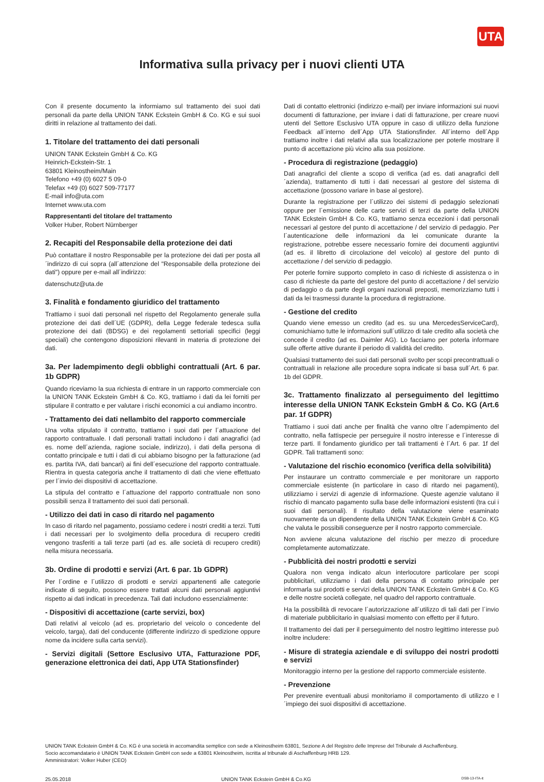UTA
Informativa sulla privacy per i nuovi clienti UTA
Con il presente documento la informiamo sul trattamento dei suoi dati personali da parte della UNION TANK Eckstein GmbH & Co. KG e sui suoi diritti in relazione al trattamento dei dati.
1. Titolare del trattamento dei dati personali
UNION TANK Eckstein GmbH & Co. KG
Heinrich-Eckstein-Str. 1
63801 Kleinostheim/Main
Telefono +49 (0) 6027 5 09-0
Telefax +49 (0) 6027 509-77177
E-mail info@uta.com
Internet www.uta.com
Rappresentanti del titolare del trattamento
Volker Huber, Robert Nürnberger
2. Recapiti del Responsabile della protezione dei dati
Può contattare il nostro Responsabile per la protezione dei dati per posta all´indirizzo di cui sopra (all´attenzione del "Responsabile della protezione dei dati") oppure per e-mail all´indirizzo:
datenschutz@uta.de
3. Finalità e fondamento giuridico del trattamento
Trattiamo i suoi dati personali nel rispetto del Regolamento generale sulla protezione dei dati dell´UE (GDPR), della Legge federale tedesca sulla protezione dei dati (BDSG) e dei regolamenti settoriali specifici (leggi speciali) che contengono disposizioni rilevanti in materia di protezione dei dati.
3a. Per ladempimento degli obblighi contrattuali (Art. 6 par. 1b GDPR)
Quando riceviamo la sua richiesta di entrare in un rapporto commerciale con la UNION TANK Eckstein GmbH & Co. KG, trattiamo i dati da lei forniti per stipulare il contratto e per valutare i rischi economici a cui andiamo incontro.
- Trattamento dei dati nellambito del rapporto commerciale
Una volta stipulato il contratto, trattiamo i suoi dati per l´attuazione del rapporto contrattuale. I dati personali trattati includono i dati anagrafici (ad es. nome dell´azienda, ragione sociale, indirizzo), i dati della persona di contatto principale e tutti i dati di cui abbiamo bisogno per la fatturazione (ad es. partita IVA, dati bancari) ai fini dell´esecuzione del rapporto contrattuale. Rientra in questa categoria anche il trattamento di dati che viene effettuato per l´invio dei dispositivi di accettazione.
La stipula del contratto e l´attuazione del rapporto contrattuale non sono possibili senza il trattamento dei suoi dati personali.
- Utilizzo dei dati in caso di ritardo nel pagamento
In caso di ritardo nel pagamento, possiamo cedere i nostri crediti a terzi. Tutti i dati necessari per lo svolgimento della procedura di recupero crediti vengono trasferiti a tali terze parti (ad es. alle società di recupero crediti) nella misura necessaria.
3b. Ordine di prodotti e servizi (Art. 6 par. 1b GDPR)
Per l´ordine e l´utilizzo di prodotti e servizi appartenenti alle categorie indicate di seguito, possono essere trattati alcuni dati personali aggiuntivi rispetto ai dati indicati in precedenza. Tali dati includono essenzialmente:
- Dispositivi di accettazione (carte servizi, box)
Dati relativi al veicolo (ad es. proprietario del veicolo o concedente del veicolo, targa), dati del conducente (differente indirizzo di spedizione oppure nome da incidere sulla carta servizi).
- Servizi digitali (Settore Esclusivo UTA, Fatturazione PDF, generazione elettronica dei dati, App UTA Stationsfinder)
Dati di contatto elettronici (indirizzo e-mail) per inviare informazioni sui nuovi documenti di fatturazione, per inviare i dati di fatturazione, per creare nuovi utenti del Settore Esclusivo UTA oppure in caso di utilizzo della funzione Feedback all´interno dell´App UTA Stationsfinder. All´interno dell´App trattiamo inoltre i dati relativi alla sua localizzazione per poterle mostrare il punto di accettazione più vicino alla sua posizione.
- Procedura di registrazione (pedaggio)
Dati anagrafici del cliente a scopo di verifica (ad es. dati anagrafici dell´azienda), trattamento di tutti i dati necessari al gestore del sistema di accettazione (possono variare in base al gestore).
Durante la registrazione per l´utilizzo dei sistemi di pedaggio selezionati oppure per l´emissione delle carte servizi di terzi da parte della UNION TANK Eckstein GmbH & Co. KG, trattiamo senza eccezioni i dati personali necessari al gestore del punto di accettazione / del servizio di pedaggio. Per l´autenticazione delle informazioni da lei comunicate durante la registrazione, potrebbe essere necessario fornire dei documenti aggiuntivi (ad es. il libretto di circolazione del veicolo) al gestore del punto di accettazione / del servizio di pedaggio.
Per poterle fornire supporto completo in caso di richieste di assistenza o in caso di richieste da parte del gestore del punto di accettazione / del servizio di pedaggio o da parte degli organi nazionali preposti, memorizziamo tutti i dati da lei trasmessi durante la procedura di registrazione.
- Gestione del credito
Quando viene emesso un credito (ad es. su una MercedesServiceCard), comunichiamo tutte le informazioni sull´utilizzo di tale credito alla società che concede il credito (ad es. Daimler AG). Lo facciamo per poterla informare sulle offerte attive durante il periodo di validità del credito.
Qualsiasi trattamento dei suoi dati personali svolto per scopi precontrattuali o contrattuali in relazione alle procedure sopra indicate si basa sull´Art. 6 par. 1b del GDPR.
3c. Trattamento finalizzato al perseguimento del legittimo interesse della UNION TANK Eckstein GmbH & Co. KG (Art.6 par. 1f GDPR)
Trattiamo i suoi dati anche per finalità che vanno oltre l´adempimento del contratto, nella fattispecie per perseguire il nostro interesse e l´interesse di terze parti. Il fondamento giuridico per tali trattamenti è l´Art. 6 par. 1f del GDPR. Tali trattamenti sono:
- Valutazione del rischio economico (verifica della solvibilità)
Per instaurare un contratto commerciale e per monitorare un rapporto commerciale esistente (in particolare in caso di ritardo nei pagamenti), utilizziamo i servizi di agenzie di informazione. Queste agenzie valutano il rischio di mancato pagamento sulla base delle informazioni esistenti (tra cui i suoi dati personali). Il risultato della valutazione viene esaminato nuovamente da un dipendente della UNION TANK Eckstein GmbH & Co. KG che valuta le possibili conseguenze per il nostro rapporto commerciale.
Non avviene alcuna valutazione del rischio per mezzo di procedure completamente automatizzate.
- Pubblicità dei nostri prodotti e servizi
Qualora non venga indicato alcun interlocutore particolare per scopi pubblicitari, utilizziamo i dati della persona di contatto principale per informarla sui prodotti e servizi della UNION TANK Eckstein GmbH & Co. KG e delle nostre società collegate, nel quadro del rapporto contrattuale.
Ha la possibilità di revocare l´autorizzazione all´utilizzo di tali dati per l´invio di materiale pubblicitario in qualsiasi momento con effetto per il futuro.
Il trattamento dei dati per il perseguimento del nostro legittimo interesse può inoltre includere:
- Misure di strategia aziendale e di sviluppo dei nostri prodotti e servizi
Monitoraggio interno per la gestione del rapporto commerciale esistente.
- Prevenzione
Per prevenire eventuali abusi monitoriamo il comportamento di utilizzo e l´impiego dei suoi dispositivi di accettazione.
UNION TANK Eckstein GmbH & Co. KG è una società in accomandita semplice con sede a Kleinostheim 63801, Sezione A del Registro delle Imprese del Tribunale di Aschaffenburg.
Socio accomandatario è UNION TANK Eckstein GmbH con sede a 63801 Kleinostheim, iscritta al tribunale di Aschaffenburg HRB 129.
Amministratori: Volker Huber (CEO)
25.05.2018 UNION TANK Eckstein GmbH & Co.KG DSB-13-ITA-it